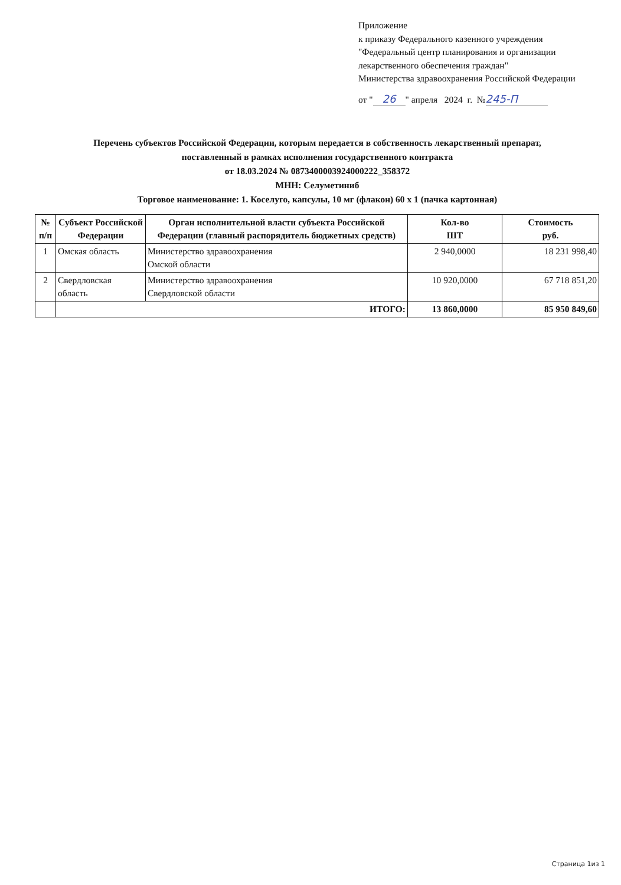Приложение
к приказу Федерального казенного учреждения
"Федеральный центр планирования и организации лекарственного обеспечения граждан"
Министерства здравоохранения Российской Федерации
от " 26 " апреля 2024 г. № 245-П
Перечень субъектов Российской Федерации, которым передается в собственность лекарственный препарат,
поставленный в рамках исполнения государственного контракта
от 18.03.2024 № 0873400003924000222_358372
МНН: Селуметиниб
Торговое наименование: 1. Коселуго, капсулы, 10 мг (флакон) 60 x 1 (пачка картонная)
| № п/п | Субъект Российской Федерации | Орган исполнительной власти субъекта Российской Федерации (главный распорядитель бюджетных средств) | Кол-во ШТ | Стоимость руб. |
| --- | --- | --- | --- | --- |
| 1 | Омская область | Министерство здравоохранения Омской области | 2 940,0000 | 18 231 998,40 |
| 2 | Свердловская область | Министерство здравоохранения Свердловской области | 10 920,0000 | 67 718 851,20 |
| | ИТОГО: | | 13 860,0000 | 85 950 849,60 |
Страница 1из 1